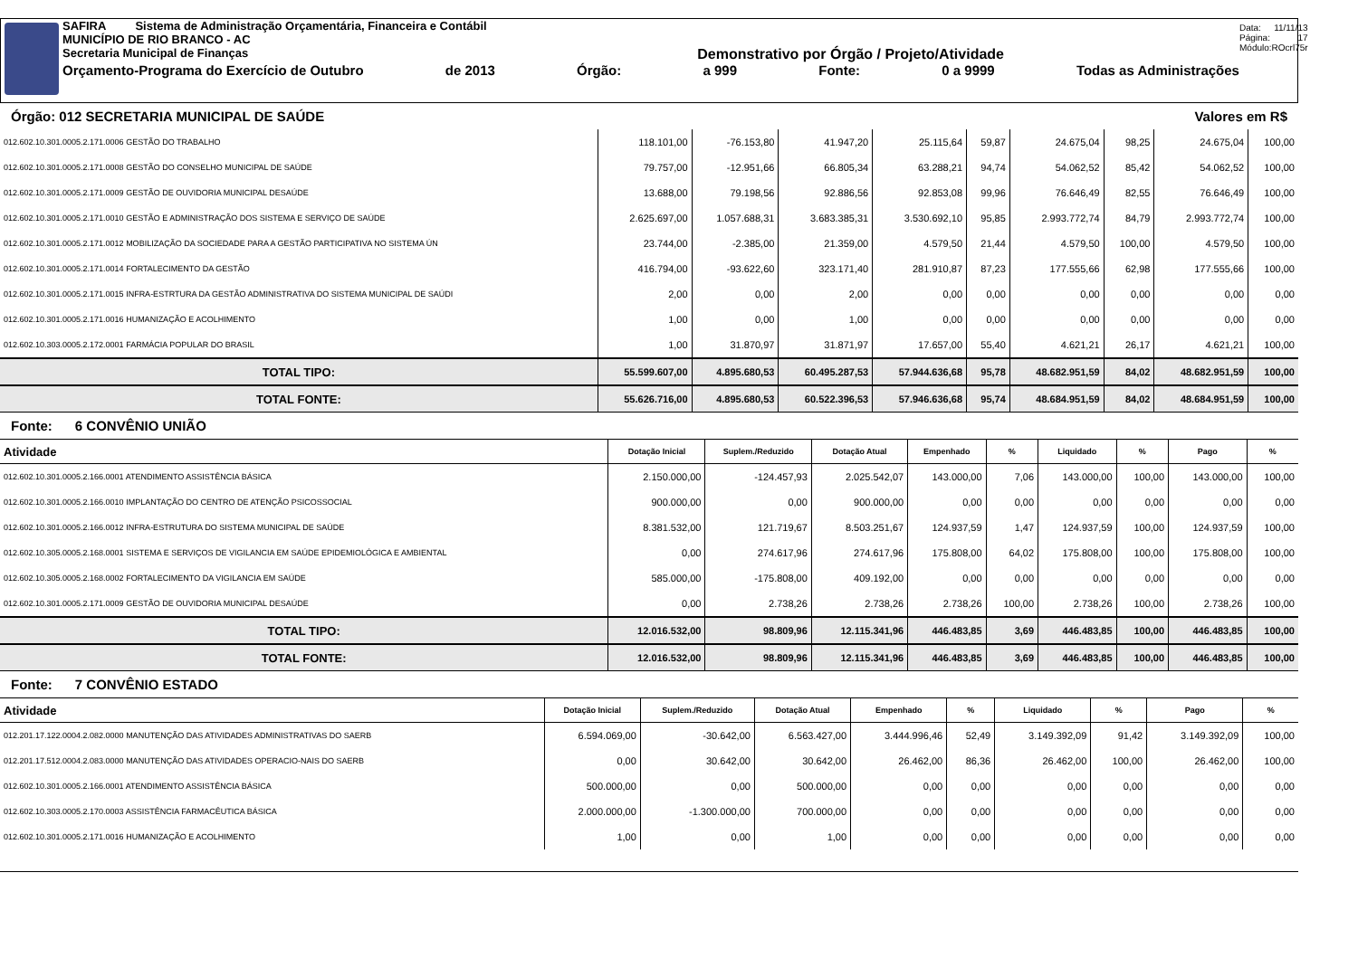SAFIRA Sistema de Administração Orçamentária, Financeira e Contábil
MUNICÍPIO DE RIO BRANCO - AC
Secretaria Municipal de Finanças Demonstrativo por Órgão / Projeto/Atividade
Orçamento-Programa do Exercício de Outubro de 2013 Órgão: a 999 Fonte: 0 a 9999 Todas as Administrações
Data: 11/11/13
Página: 17
Módulo: ROcrl75r
Órgão: 012 SECRETARIA MUNICIPAL DE SAÚDE Valores em R$
| 012.602.10.301.0005.2.171.0006 GESTÃO DO TRABALHO | 118.101,00 | -76.153,80 | 41.947,20 | 25.115,64 | 59,87 | 24.675,04 | 98,25 | 24.675,04 | 100,00 |
| 012.602.10.301.0005.2.171.0008 GESTÃO DO CONSELHO MUNICIPAL DE SAÚDE | 79.757,00 | -12.951,66 | 66.805,34 | 63.288,21 | 94,74 | 54.062,52 | 85,42 | 54.062,52 | 100,00 |
| 012.602.10.301.0005.2.171.0009 GESTÃO DE OUVIDORIA MUNICIPAL DESAÚDE | 13.688,00 | 79.198,56 | 92.886,56 | 92.853,08 | 99,96 | 76.646,49 | 82,55 | 76.646,49 | 100,00 |
| 012.602.10.301.0005.2.171.0010 GESTÃO E ADMINISTRAÇÃO DOS SISTEMA E SERVIÇO DE SAÚDE | 2.625.697,00 | 1.057.688,31 | 3.683.385,31 | 3.530.692,10 | 95,85 | 2.993.772,74 | 84,79 | 2.993.772,74 | 100,00 |
| 012.602.10.301.0005.2.171.0012 MOBILIZAÇÃO DA SOCIEDADE PARA A GESTÃO PARTICIPATIVA NO SISTEMA ÚN | 23.744,00 | -2.385,00 | 21.359,00 | 4.579,50 | 21,44 | 4.579,50 | 100,00 | 4.579,50 | 100,00 |
| 012.602.10.301.0005.2.171.0014 FORTALECIMENTO DA GESTÃO | 416.794,00 | -93.622,60 | 323.171,40 | 281.910,87 | 87,23 | 177.555,66 | 62,98 | 177.555,66 | 100,00 |
| 012.602.10.301.0005.2.171.0015 INFRA-ESTRTURA DA GESTÃO ADMINISTRATIVA DO SISTEMA MUNICIPAL DE SAÚDI | 2,00 | 0,00 | 2,00 | 0,00 | 0,00 | 0,00 | 0,00 | 0,00 | 0,00 |
| 012.602.10.301.0005.2.171.0016 HUMANIZAÇÃO E ACOLHIMENTO | 1,00 | 0,00 | 1,00 | 0,00 | 0,00 | 0,00 | 0,00 | 0,00 | 0,00 |
| 012.602.10.303.0005.2.172.0001 FARMÁCIA POPULAR DO BRASIL | 1,00 | 31.870,97 | 31.871,97 | 17.657,00 | 55,40 | 4.621,21 | 26,17 | 4.621,21 | 100,00 |
| TOTAL TIPO: | 55.599.607,00 | 4.895.680,53 | 60.495.287,53 | 57.944.636,68 | 95,78 | 48.682.951,59 | 84,02 | 48.682.951,59 | 100,00 |
| TOTAL FONTE: | 55.626.716,00 | 4.895.680,53 | 60.522.396,53 | 57.946.636,68 | 95,74 | 48.684.951,59 | 84,02 | 48.684.951,59 | 100,00 |
Fonte: 6 CONVÊNIO UNIÃO
| Atividade | Dotação Inicial | Suplem./Reduzido | Dotação Atual | Empenhado | % | Liquidado | % | Pago | % |
| --- | --- | --- | --- | --- | --- | --- | --- | --- | --- |
| 012.602.10.301.0005.2.166.0001 ATENDIMENTO ASSISTÊNCIA BÁSICA | 2.150.000,00 | -124.457,93 | 2.025.542,07 | 143.000,00 | 7,06 | 143.000,00 | 100,00 | 143.000,00 | 100,00 |
| 012.602.10.301.0005.2.166.0010 IMPLANTAÇÃO DO CENTRO DE ATENÇÃO PSICOSSOCIAL | 900.000,00 | 0,00 | 900.000,00 | 0,00 | 0,00 | 0,00 | 0,00 | 0,00 | 0,00 |
| 012.602.10.301.0005.2.166.0012 INFRA-ESTRUTURA DO SISTEMA MUNICIPAL DE SAÚDE | 8.381.532,00 | 121.719,67 | 8.503.251,67 | 124.937,59 | 1,47 | 124.937,59 | 100,00 | 124.937,59 | 100,00 |
| 012.602.10.305.0005.2.168.0001 SISTEMA E SERVIÇOS DE VIGILANCIA EM SAÚDE EPIDEMIOLÓGICA E AMBIENTAL | 0,00 | 274.617,96 | 274.617,96 | 175.808,00 | 64,02 | 175.808,00 | 100,00 | 175.808,00 | 100,00 |
| 012.602.10.305.0005.2.168.0002 FORTALECIMENTO DA VIGILANCIA EM SAÚDE | 585.000,00 | -175.808,00 | 409.192,00 | 0,00 | 0,00 | 0,00 | 0,00 | 0,00 | 0,00 |
| 012.602.10.301.0005.2.171.0009 GESTÃO DE OUVIDORIA MUNICIPAL DESAÚDE | 0,00 | 2.738,26 | 2.738,26 | 2.738,26 | 100,00 | 2.738,26 | 100,00 | 2.738,26 | 100,00 |
| TOTAL TIPO: | 12.016.532,00 | 98.809,96 | 12.115.341,96 | 446.483,85 | 3,69 | 446.483,85 | 100,00 | 446.483,85 | 100,00 |
| TOTAL FONTE: | 12.016.532,00 | 98.809,96 | 12.115.341,96 | 446.483,85 | 3,69 | 446.483,85 | 100,00 | 446.483,85 | 100,00 |
Fonte: 7 CONVÊNIO ESTADO
| Atividade | Dotação Inicial | Suplem./Reduzido | Dotação Atual | Empenhado | % | Liquidado | % | Pago | % |
| --- | --- | --- | --- | --- | --- | --- | --- | --- | --- |
| 012.201.17.122.0004.2.082.0000 MANUTENÇÃO DAS ATIVIDADES ADMINISTRATIVAS DO SAERB | 6.594.069,00 | -30.642,00 | 6.563.427,00 | 3.444.996,46 | 52,49 | 3.149.392,09 | 91,42 | 3.149.392,09 | 100,00 |
| 012.201.17.512.0004.2.083.0000 MANUTENÇÃO DAS ATIVIDADES OPERACIO-NAIS DO SAERB | 0,00 | 30.642,00 | 30.642,00 | 26.462,00 | 86,36 | 26.462,00 | 100,00 | 26.462,00 | 100,00 |
| 012.602.10.301.0005.2.166.0001 ATENDIMENTO ASSISTÊNCIA BÁSICA | 500.000,00 | 0,00 | 500.000,00 | 0,00 | 0,00 | 0,00 | 0,00 | 0,00 | 0,00 |
| 012.602.10.303.0005.2.170.0003 ASSISTÊNCIA FARMACÊUTICA BÁSICA | 2.000.000,00 | -1.300.000,00 | 700.000,00 | 0,00 | 0,00 | 0,00 | 0,00 | 0,00 | 0,00 |
| 012.602.10.301.0005.2.171.0016 HUMANIZAÇÃO E ACOLHIMENTO | 1,00 | 0,00 | 1,00 | 0,00 | 0,00 | 0,00 | 0,00 | 0,00 | 0,00 |